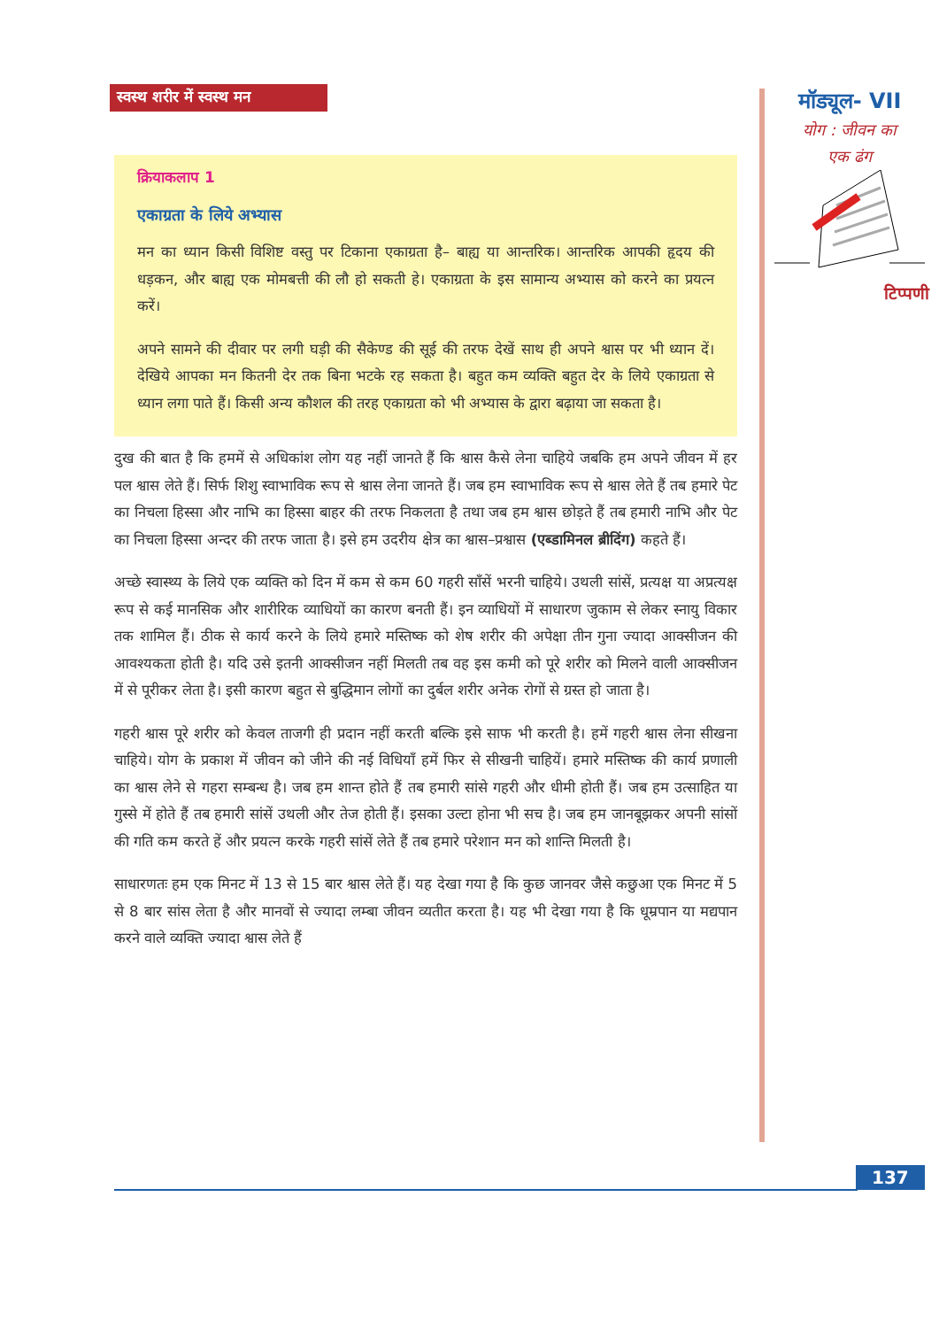स्वस्थ शरीर में स्वस्थ मन
मॉड्यूल- VII
योग : जीवन का
एक ढंग
टिप्पणी
क्रियाकलाप 1
एकाग्रता के लिये अभ्यास
मन का ध्यान किसी विशिष्ट वस्तु पर टिकाना एकाग्रता है– बाह्य या आन्तरिक। आन्तरिक आपकी हृदय की धड़कन, और बाह्य एक मोमबत्ती की लौ हो सकती हे। एकाग्रता के इस सामान्य अभ्यास को करने का प्रयत्न करें।
अपने सामने की दीवार पर लगी घड़ी की सैकेण्ड की सूई की तरफ देखें साथ ही अपने श्वास पर भी ध्यान दें। देखिये आपका मन कितनी देर तक बिना भटके रह सकता है। बहुत कम व्यक्ति बहुत देर के लिये एकाग्रता से ध्यान लगा पाते हैं। किसी अन्य कौशल की तरह एकाग्रता को भी अभ्यास के द्वारा बढ़ाया जा सकता है।
दुख की बात है कि हममें से अधिकांश लोग यह नहीं जानते हैं कि श्वास कैसे लेना चाहिये जबकि हम अपने जीवन में हर पल श्वास लेते हैं। सिर्फ शिशु स्वाभाविक रूप से श्वास लेना जानते हैं। जब हम स्वाभाविक रूप से श्वास लेते हैं तब हमारे पेट का निचला हिस्सा और नाभि का हिस्सा बाहर की तरफ निकलता है तथा जब हम श्वास छोड़ते हैं तब हमारी नाभि और पेट का निचला हिस्सा अन्दर की तरफ जाता है। इसे हम उदरीय क्षेत्र का श्वास–प्रश्वास (एब्डामिनल ब्रीदिंग) कहते हैं।
अच्छे स्वास्थ्य के लिये एक व्यक्ति को दिन में कम से कम 60 गहरी साँसें भरनी चाहिये। उथली सांसें, प्रत्यक्ष या अप्रत्यक्ष रूप से कई मानसिक और शारीरिक व्याधियों का कारण बनती हैं। इन व्याधियों में साधारण जुकाम से लेकर स्नायु विकार तक शामिल हैं। ठीक से कार्य करने के लिये हमारे मस्तिष्क को शेष शरीर की अपेक्षा तीन गुना ज्यादा आक्सीजन की आवश्यकता होती है। यदि उसे इतनी आक्सीजन नहीं मिलती तब वह इस कमी को पूरे शरीर को मिलने वाली आक्सीजन में से पूरीकर लेता है। इसी कारण बहुत से बुद्धिमान लोगों का दुर्बल शरीर अनेक रोगों से ग्रस्त हो जाता है।
गहरी श्वास पूरे शरीर को केवल ताजगी ही प्रदान नहीं करती बल्कि इसे साफ भी करती है। हमें गहरी श्वास लेना सीखना चाहिये। योग के प्रकाश में जीवन को जीने की नई विधियाँ हमें फिर से सीखनी चाहियें। हमारे मस्तिष्क की कार्य प्रणाली का श्वास लेने से गहरा सम्बन्ध है। जब हम शान्त होते हैं तब हमारी सांसे गहरी और धीमी होती हैं। जब हम उत्साहित या गुस्से में होते हैं तब हमारी सांसें उथली और तेज होती हैं। इसका उल्टा होना भी सच है। जब हम जानबूझकर अपनी सांसों की गति कम करते हें और प्रयत्न करके गहरी सांसें लेते हैं तब हमारे परेशान मन को शान्ति मिलती है।
साधारणतः हम एक मिनट में 13 से 15 बार श्वास लेते हैं। यह देखा गया है कि कुछ जानवर जैसे कछुआ एक मिनट में 5 से 8 बार सांस लेता है और मानवों से ज्यादा लम्बा जीवन व्यतीत करता है। यह भी देखा गया है कि धूम्रपान या मद्यपान करने वाले व्यक्ति ज्यादा श्वास लेते हैं
137